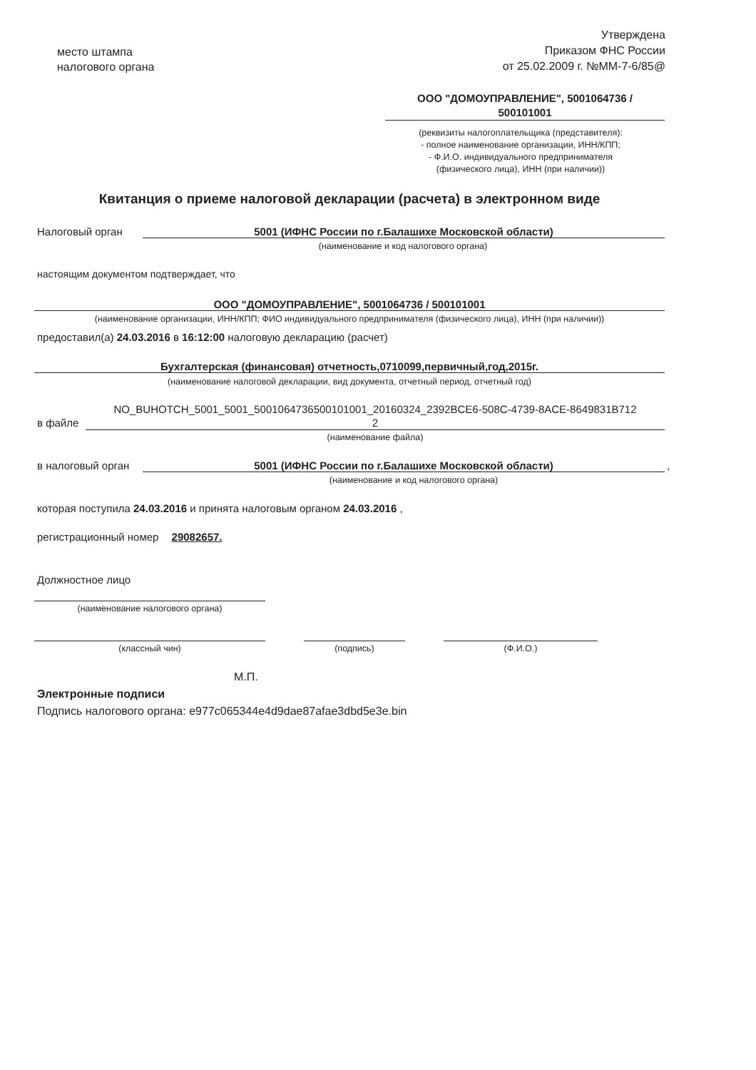место штампа
налогового органа
Утверждена
Приказом ФНС России
от 25.02.2009 г. №ММ-7-6/85@
ООО "ДОМОУПРАВЛЕНИЕ", 5001064736 /
500101001
(реквизиты налогоплательщика (представителя):
- полное наименование организации, ИНН/КПП;
- Ф.И.О. индивидуального предпринимателя
(физического лица), ИНН (при наличии))
Квитанция о приеме налоговой декларации (расчета) в электронном виде
Налоговый орган 5001 (ИФНС России по г.Балашихе Московской области)
(наименование и код налогового органа)
настоящим документом подтверждает, что
ООО "ДОМОУПРАВЛЕНИЕ", 5001064736 / 500101001
(наименование организации, ИНН/КПП; ФИО индивидуального предпринимателя (физического лица), ИНН (при наличии))
предоставил(а) 24.03.2016 в 16:12:00 налоговую декларацию (расчет)
Бухгалтерская (финансовая) отчетность,0710099,первичный,год,2015г.
(наименование налоговой декларации, вид документа, отчетный период, отчетный год)
в файле
NO_BUHOTCH_5001_5001_5001064736500101001_20160324_2392BCE6-508C-4739-8ACE-8649831B712
2
(наименование файла)
в налоговый орган 5001 (ИФНС России по г.Балашихе Московской области) ,
(наименование и код налогового органа)
которая поступила 24.03.2016 и принята налоговым органом 24.03.2016 ,
регистрационный номер 29082657.
Должностное лицо
(наименование налогового органа)
(классный чин) (подпись) (Ф.И.О.)
М.П.
Электронные подписи
Подпись налогового органа: e977c065344e4d9dae87afae3dbd5e3e.bin